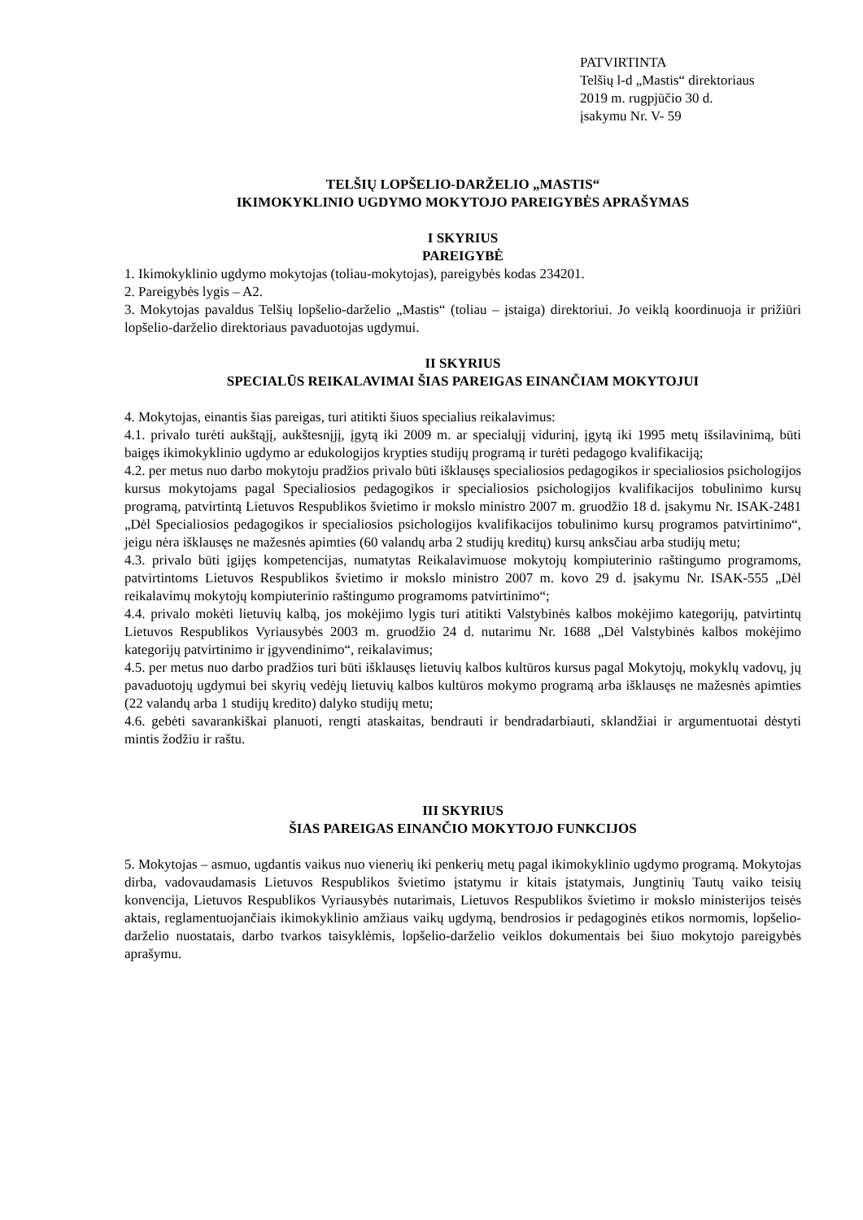PATVIRTINTA
Telšių l-d „Mastis“ direktoriaus
2019 m. rugpjūčio 30 d.
įsakymu Nr. V- 59
TELŠIŲ LOPŠELIO-DARŽELIO „MASTIS“
IKIMOKYKLINIO UGDYMO MOKYTOJO PAREIGYBĖS APRAŠYMAS
I SKYRIUS
PAREIGYBĖ
1. Ikimokyklinio ugdymo mokytojas (toliau-mokytojas), pareigybės kodas 234201.
2. Pareigybės lygis – A2.
3. Mokytojas pavaldus Telšių lopšelio-darželio „Mastis“ (toliau – įstaiga) direktoriui. Jo veiklą koordinuoja ir prižiūri lopšelio-darželio direktoriaus pavaduotojas ugdymui.
II SKYRIUS
SPECIALŪS REIKALAVIMAI ŠIAS PAREIGAS EINANČIAM MOKYTOJUI
4. Mokytojas, einantis šias pareigas, turi atitikti šiuos specialius reikalavimus:
4.1. privalo turėti aukštąjį, aukštesnįjį, įgytą iki 2009 m. ar specialųjį vidurinį, įgytą iki 1995 metų išsilavinimą, būti baigęs ikimokyklinio ugdymo ar edukologijos krypties studijų programą ir turėti pedagogo kvalifikaciją;
4.2. per metus nuo darbo mokytoju pradžios privalo būti išklausęs specialiosios pedagogikos ir specialiosios psichologijos kursus mokytojams pagal Specialiosios pedagogikos ir specialiosios psichologijos kvalifikacijos tobulinimo kursų programą, patvirtintą Lietuvos Respublikos švietimo ir mokslo ministro 2007 m. gruodžio 18 d. įsakymu Nr. ISAK-2481 „Dėl Specialiosios pedagogikos ir specialiosios psichologijos kvalifikacijos tobulinimo kursų programos patvirtinimo“, jeigu nėra išklausęs ne mažesnės apimties (60 valandų arba 2 studijų kreditų) kursų anksčiau arba studijų metu;
4.3. privalo būti įgijęs kompetencijas, numatytas Reikalavimuose mokytojų kompiuterinio raštingumo programoms, patvirtintoms Lietuvos Respublikos švietimo ir mokslo ministro 2007 m. kovo 29 d. įsakymu Nr. ISAK-555 „Dėl reikalavimų mokytojų kompiuterinio raštingumo programoms patvirtinimo“;
4.4. privalo mokėti lietuvių kalbą, jos mokėjimo lygis turi atitikti Valstybinės kalbos mokėjimo kategorijų, patvirtintų Lietuvos Respublikos Vyriausybės 2003 m. gruodžio 24 d. nutarimu Nr. 1688 „Dėl Valstybinės kalbos mokėjimo kategorijų patvirtinimo ir įgyvendinimo“, reikalavimus;
4.5. per metus nuo darbo pradžios turi būti išklausęs lietuvių kalbos kultūros kursus pagal Mokytojų, mokyklų vadovų, jų pavaduotojų ugdymui bei skyrių vedėjų lietuvių kalbos kultūros mokymo programą arba išklausęs ne mažesnės apimties (22 valandų arba 1 studijų kredito) dalyko studijų metu;
4.6. gebėti savarankiškai planuoti, rengti ataskaitas, bendrauti ir bendradarbiauti, sklandžiai ir argumentuotai dėstyti mintis žodžiu ir raštu.
III SKYRIUS
ŠIAS PAREIGAS EINANČIO MOKYTOJO FUNKCIJOS
5. Mokytojas – asmuo, ugdantis vaikus nuo vienerių iki penkerių metų pagal ikimokyklinio ugdymo programą. Mokytojas dirba, vadovaudamasis Lietuvos Respublikos švietimo įstatymu ir kitais įstatymais, Jungtinių Tautų vaiko teisių konvencija, Lietuvos Respublikos Vyriausybės nutarimais, Lietuvos Respublikos švietimo ir mokslo ministerijos teisės aktais, reglamentuojančiais ikimokyklinio amžiaus vaikų ugdymą, bendrosios ir pedagoginės etikos normomis, lopšelio-darželio nuostatais, darbo tvarkos taisyklėmis, lopšelio-darželio veiklos dokumentais bei šiuo mokytojo pareigybės aprašymu.